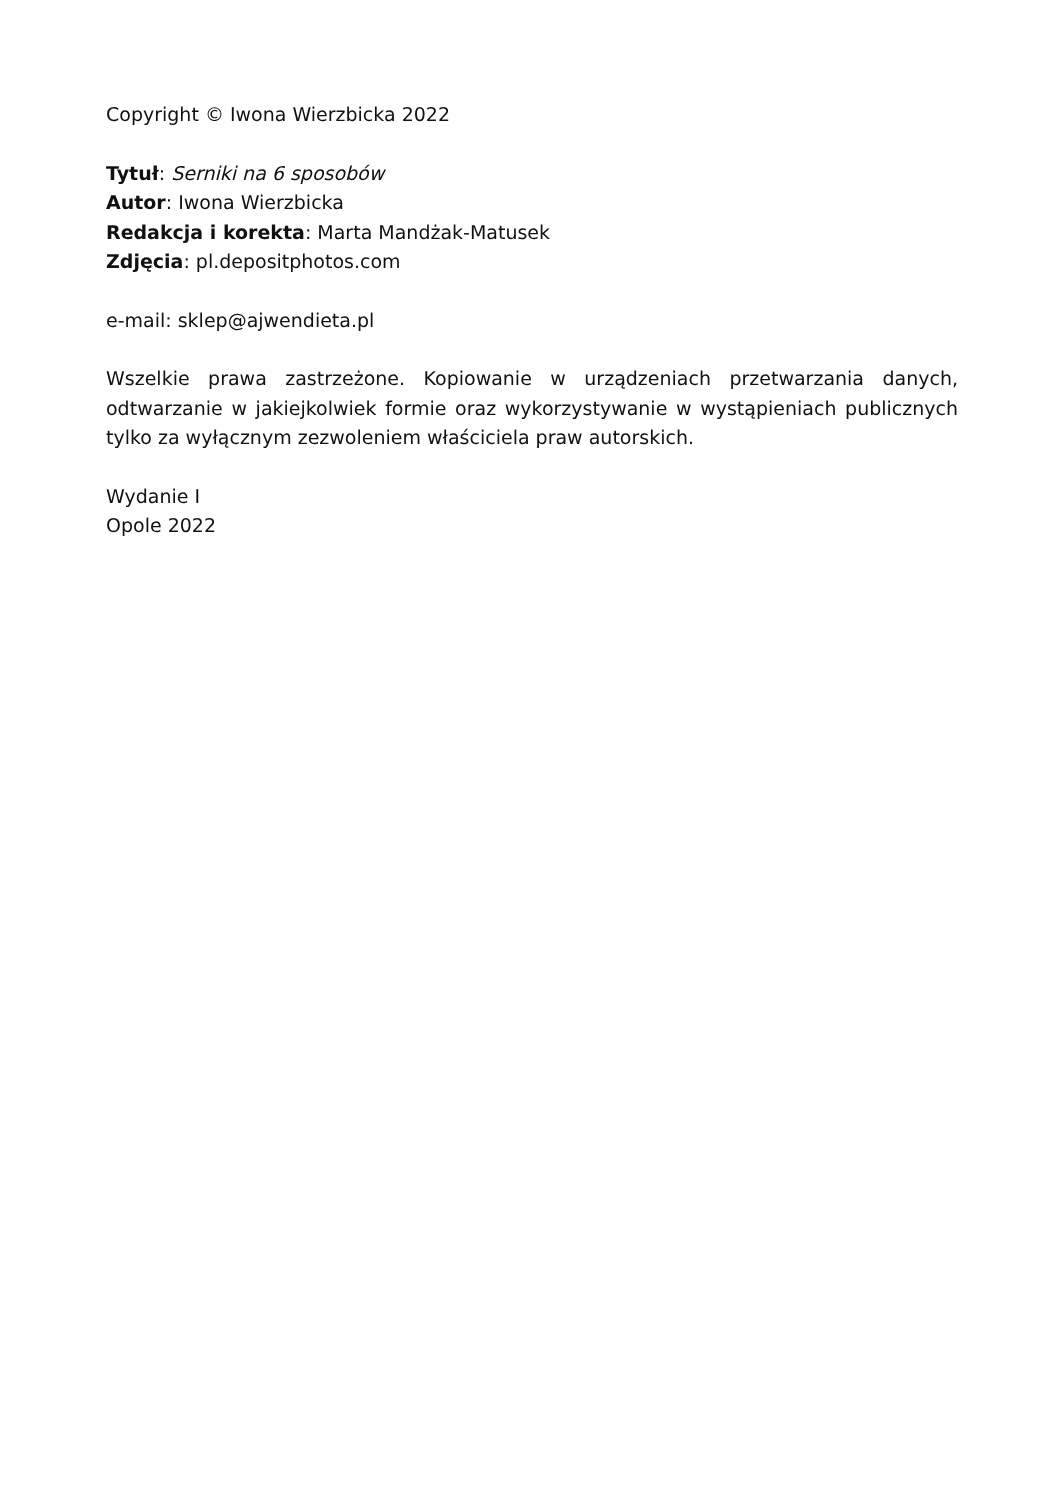Copyright © Iwona Wierzbicka 2022
Tytuł: Serniki na 6 sposobów
Autor: Iwona Wierzbicka
Redakcja i korekta: Marta Mandżak-Matusek
Zdjęcia: pl.depositphotos.com
e-mail: sklep@ajwendieta.pl
Wszelkie prawa zastrzeżone. Kopiowanie w urządzeniach przetwarzania danych, odtwarzanie w jakiejkolwiek formie oraz wykorzystywanie w wystąpieniach publicznych tylko za wyłącznym zezwoleniem właściciela praw autorskich.
Wydanie I
Opole 2022